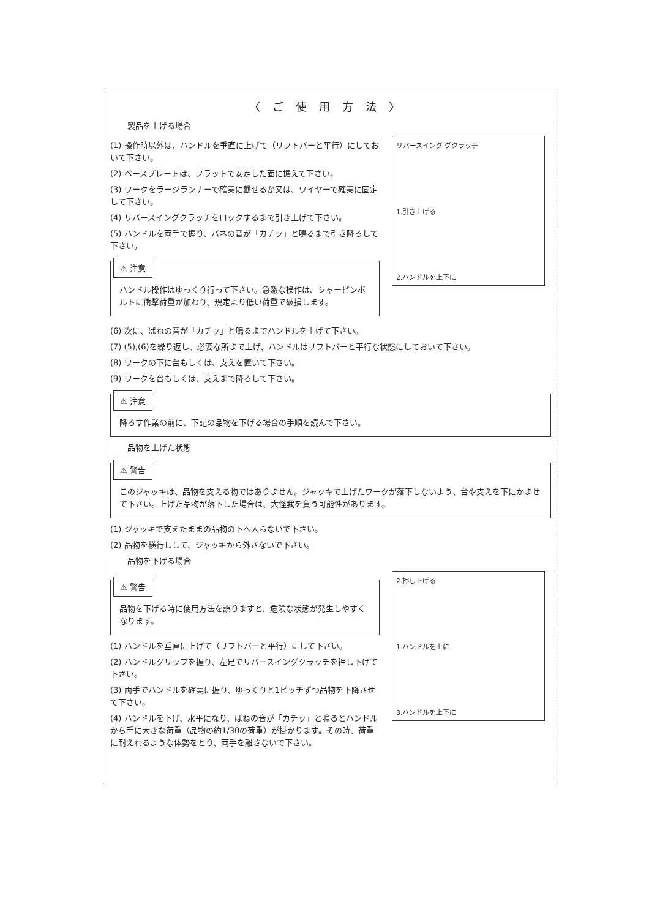〈ご使用方法〉
製品を上げる場合
(1) 操作時以外は、ハンドルを垂直に上げて（リフトバーと平行）にしておいて下さい。
(2) ベースプレートは、フラットで安定した面に据えて下さい。
(3) ワークをラージランナーで確実に載せるか又は、ワイヤーで確実に固定して下さい。
(4) リバースイングクラッチをロックするまで引き上げて下さい。
(5) ハンドルを両手で握り、バネの音が「カチッ」と鳴るまで引き降ろして下さい。
⚠ 注意
ハンドル操作はゆっくり行って下さい。急激な操作は、シャーピンボルトに衝撃荷重が加わり、規定より低い荷重で破損します。
リバースイング グクラッチ
1.引き上げる
2.ハンドルを上下に
(6) 次に、ばねの音が「カチッ」と鳴るまでハンドルを上げて下さい。
(7) (5),(6)を繰り返し、必要な所まで上げ、ハンドルはリフトバーと平行な状態にしておいて下さい。
(8) ワークの下に台もしくは、支えを置いて下さい。
(9) ワークを台もしくは、支えまで降ろして下さい。
⚠ 注意
降ろす作業の前に、下記の品物を下げる場合の手順を読んで下さい。
品物を上げた状態
⚠ 警告
このジャッキは、品物を支える物ではありません。ジャッキで上げたワークが落下しないよう、台や支えを下にかませて下さい。上げた品物が落下した場合は、大怪我を負う可能性があります。
(1) ジャッキで支えたままの品物の下へ入らないで下さい。
(2) 品物を横行しして、ジャッキから外さないで下さい。
品物を下げる場合
⚠ 警告
品物を下げる時に使用方法を誤りますと、危険な状態が発生しやすくなります。
(1) ハンドルを垂直に上げて（リフトバーと平行）にして下さい。
(2) ハンドルグリップを握り、左足でリバースイングクラッチを押し下げて下さい。
(3) 両手でハンドルを確実に握り、ゆっくりと1ピッチずつ品物を下降させて下さい。
(4) ハンドルを下げ、水平になり、ばねの音が「カチッ」と鳴るとハンドルから手に大きな荷重（品物の約1/30の荷重）が掛かります。その時、荷重に耐えれるような体勢をとり、両手を離さないで下さい。
2.押し下げる
1.ハンドルを上に
3.ハンドルを上下に